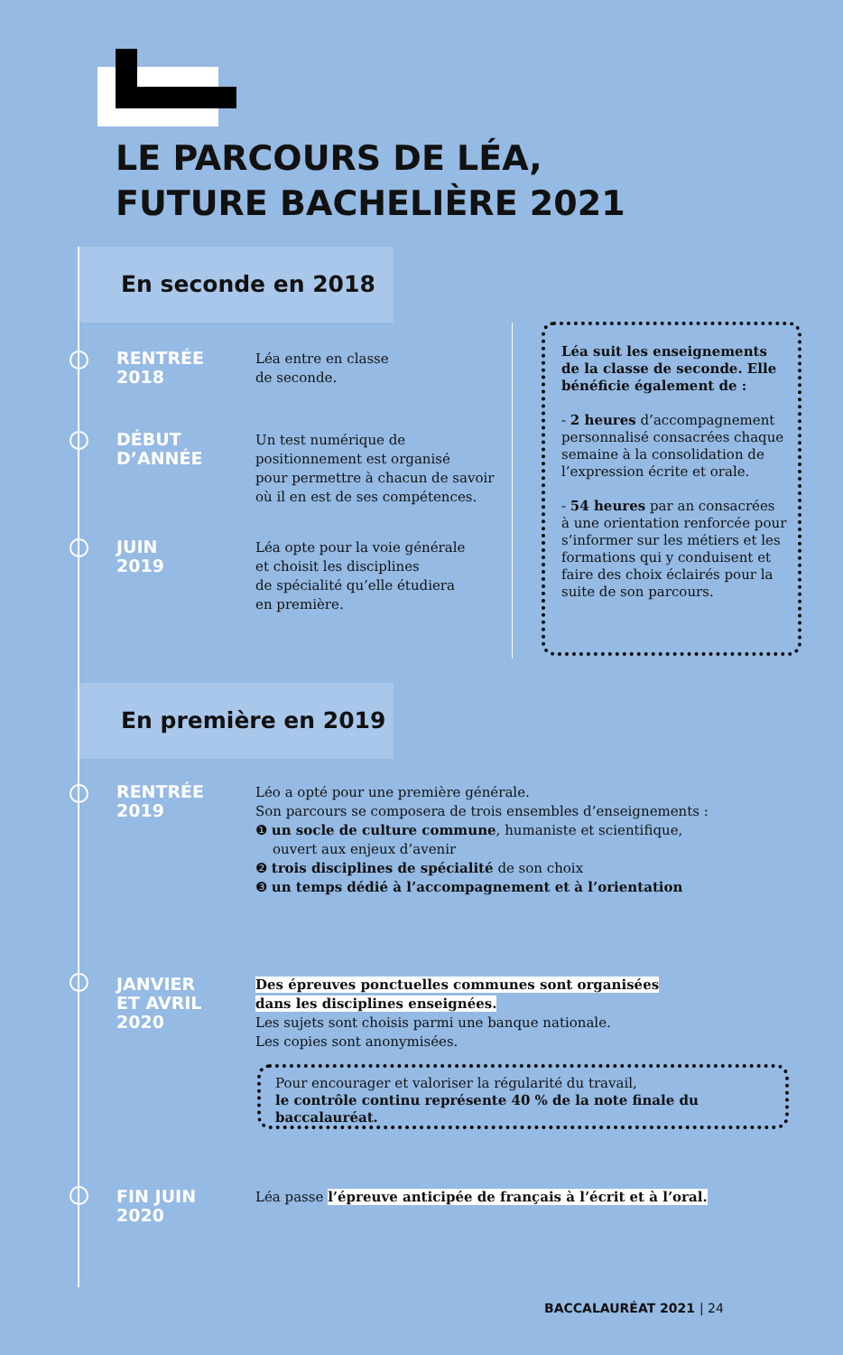LE PARCOURS DE LÉA,
FUTURE BACHELIÈRE 2021
En seconde en 2018
RENTRÉE
2018
Léa entre en classe
de seconde.
DÉBUT
D’ANNÉE
Un test numérique de
positionnement est organisé
pour permettre à chacun de savoir
où il en est de ses compétences.
JUIN
2019
Léa opte pour la voie générale
et choisit les disciplines
de spécialité qu’elle étudiera
en première.
Léa suit les enseignements de la classe de seconde. Elle bénéficie également de :
- 2 heures d’accompagnement personnalisé consacrées chaque semaine à la consolidation de l’expression écrite et orale.
- 54 heures par an consacrées à une orientation renforcée pour s’informer sur les métiers et les formations qui y conduisent et faire des choix éclairés pour la suite de son parcours.
En première en 2019
RENTRÉE
2019
Léo a opté pour une première générale.
Son parcours se composera de trois ensembles d’enseignements :
❶ un socle de culture commune, humaniste et scientifique,
ouvert aux enjeux d’avenir
❷ trois disciplines de spécialité de son choix
❸ un temps dédié à l’accompagnement et à l’orientation
JANVIER
ET AVRIL
2020
Des épreuves ponctuelles communes sont organisées
dans les disciplines enseignées.
Les sujets sont choisis parmi une banque nationale.
Les copies sont anonymisées.
Pour encourager et valoriser la régularité du travail,
le contrôle continu représente 40 % de la note finale du baccalauréat.
FIN JUIN
2020
Léa passe l’épreuve anticipée de français à l’écrit et à l’oral.
BACCALAURÉAT 2021 | 24